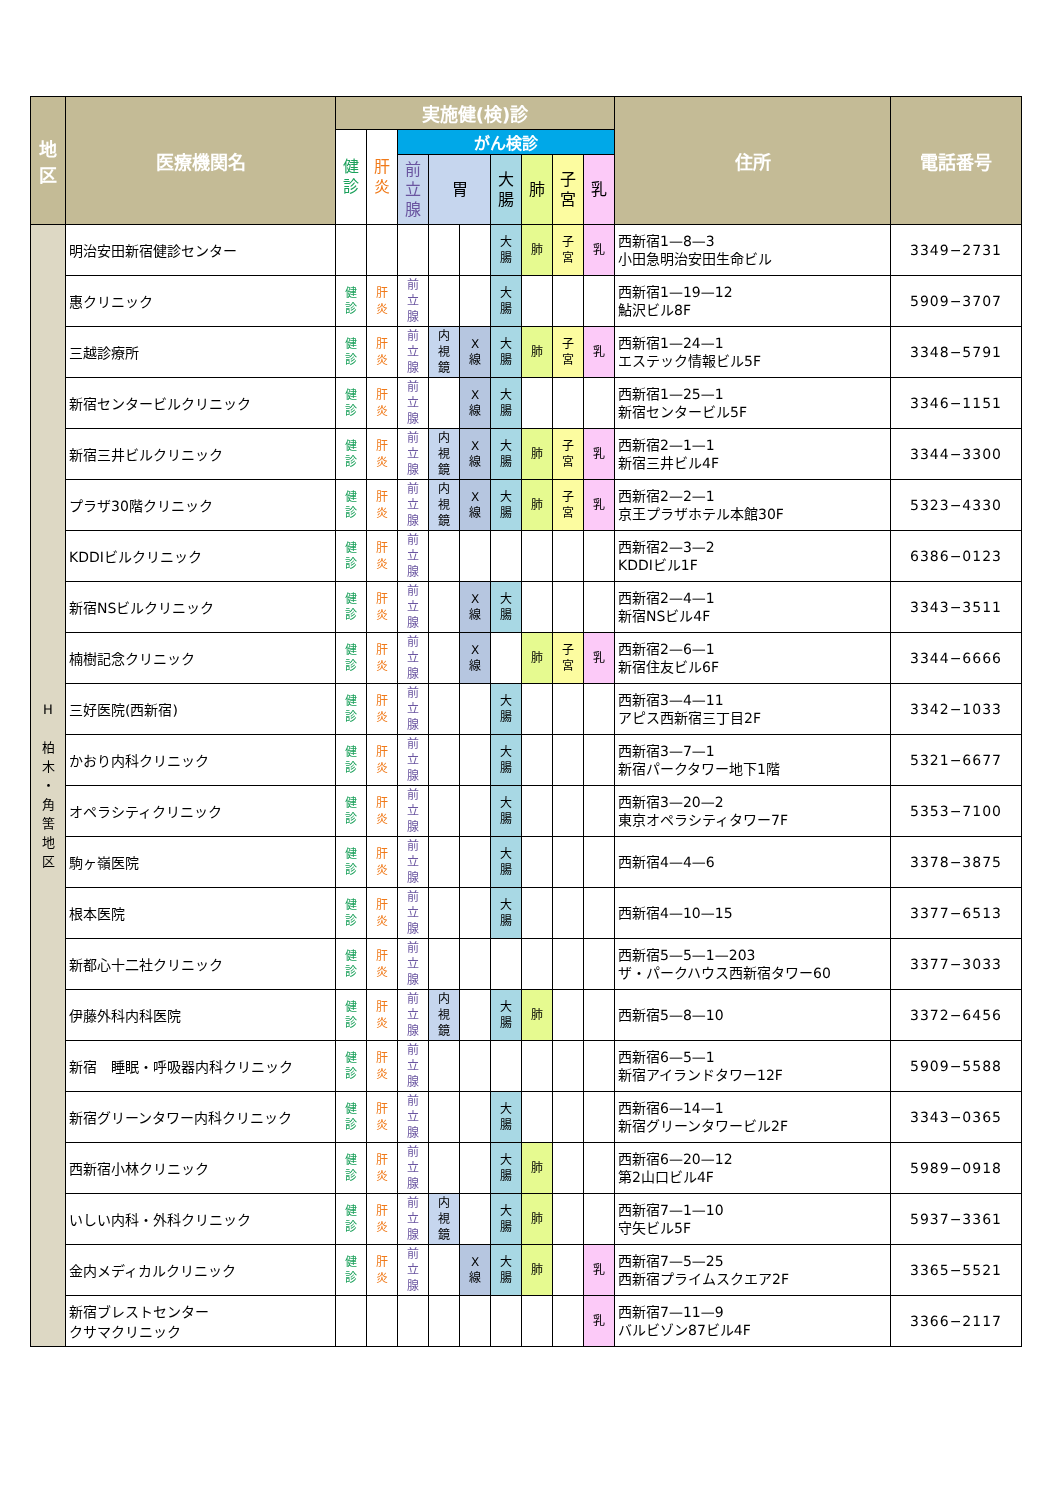| 地 区 | 医療機関名 | 実施健(検)診 | | | | | | | | | 住所 | 電話番号 |
| --- | --- | --- | --- | --- | --- | --- | --- | --- | --- | --- | --- | --- |
| | | 健 診 | 肝 炎 | がん検診 | | | | | | | | |
| | | | | 前 立 腺 | 胃 | | 大 腸 | 肺 | 子 宮 | 乳 | | |
| H 柏 木 ・ 角 筈 地 区 | 明治安田新宿健診センター | | | | | | 大 腸 | 肺 | 子 宮 | 乳 | 西新宿1—8—3 小田急明治安田生命ビル | 3349−2731 |
| | 惠クリニック | 健 診 | 肝 炎 | 前 立 腺 | | | 大 腸 | | | | 西新宿1—19—12 鮎沢ビル8F | 5909−3707 |
| | 三越診療所 | 健 診 | 肝 炎 | 前 立 腺 | 内 視 鏡 | X 線 | 大 腸 | 肺 | 子 宮 | 乳 | 西新宿1—24—1 エステック情報ビル5F | 3348−5791 |
| | 新宿センタービルクリニック | 健 診 | 肝 炎 | 前 立 腺 | | X 線 | 大 腸 | | | | 西新宿1—25—1 新宿センタービル5F | 3346−1151 |
| | 新宿三井ビルクリニック | 健 診 | 肝 炎 | 前 立 腺 | 内 視 鏡 | X 線 | 大 腸 | 肺 | 子 宮 | 乳 | 西新宿2—1—1 新宿三井ビル4F | 3344−3300 |
| | プラザ30階クリニック | 健 診 | 肝 炎 | 前 立 腺 | 内 視 鏡 | X 線 | 大 腸 | 肺 | 子 宮 | 乳 | 西新宿2—2—1 京王プラザホテル本館30F | 5323−4330 |
| | KDDIビルクリニック | 健 診 | 肝 炎 | 前 立 腺 | | | | | | | 西新宿2—3—2 KDDIビル1F | 6386−0123 |
| | 新宿NSビルクリニック | 健 診 | 肝 炎 | 前 立 腺 | | X 線 | 大 腸 | | | | 西新宿2—4—1 新宿NSビル4F | 3343−3511 |
| | 楠樹記念クリニック | 健 診 | 肝 炎 | 前 立 腺 | | X 線 | | 肺 | 子 宮 | 乳 | 西新宿2—6—1 新宿住友ビル6F | 3344−6666 |
| | 三好医院(西新宿) | 健 診 | 肝 炎 | 前 立 腺 | | | 大 腸 | | | | 西新宿3—4—11 アピス西新宿三丁目2F | 3342−1033 |
| | かおり内科クリニック | 健 診 | 肝 炎 | 前 立 腺 | | | 大 腸 | | | | 西新宿3—7—1 新宿パークタワー地下1階 | 5321−6677 |
| | オペラシティクリニック | 健 診 | 肝 炎 | 前 立 腺 | | | 大 腸 | | | | 西新宿3—20—2 東京オペラシティタワー7F | 5353−7100 |
| | 駒ヶ嶺医院 | 健 診 | 肝 炎 | 前 立 腺 | | | 大 腸 | | | | 西新宿4—4—6 | 3378−3875 |
| | 根本医院 | 健 診 | 肝 炎 | 前 立 腺 | | | 大 腸 | | | | 西新宿4—10—15 | 3377−6513 |
| | 新都心十二社クリニック | 健 診 | 肝 炎 | 前 立 腺 | | | | | | | 西新宿5—5—1—203 ザ・パークハウス西新宿タワー60 | 3377−3033 |
| | 伊藤外科内科医院 | 健 診 | 肝 炎 | 前 立 腺 | 内 視 鏡 | | 大 腸 | 肺 | | | 西新宿5—8—10 | 3372−6456 |
| | 新宿 睡眠・呼吸器内科クリニック | 健 診 | 肝 炎 | 前 立 腺 | | | | | | | 西新宿6—5—1 新宿アイランドタワー12F | 5909−5588 |
| | 新宿グリーンタワー内科クリニック | 健 診 | 肝 炎 | 前 立 腺 | | | 大 腸 | | | | 西新宿6—14—1 新宿グリーンタワービル2F | 3343−0365 |
| | 西新宿小林クリニック | 健 診 | 肝 炎 | 前 立 腺 | | | 大 腸 | 肺 | | | 西新宿6—20—12 第2山口ビル4F | 5989−0918 |
| | いしい内科・外科クリニック | 健 診 | 肝 炎 | 前 立 腺 | 内 視 鏡 | | 大 腸 | 肺 | | | 西新宿7—1—10 守矢ビル5F | 5937−3361 |
| | 金内メディカルクリニック | 健 診 | 肝 炎 | 前 立 腺 | | X 線 | 大 腸 | 肺 | | 乳 | 西新宿7—5—25 西新宿プライムスクエア2F | 3365−5521 |
| | 新宿ブレストセンター クサマクリニック | | | | | | | | | 乳 | 西新宿7—11—9 バルビゾン87ビル4F | 3366−2117 |